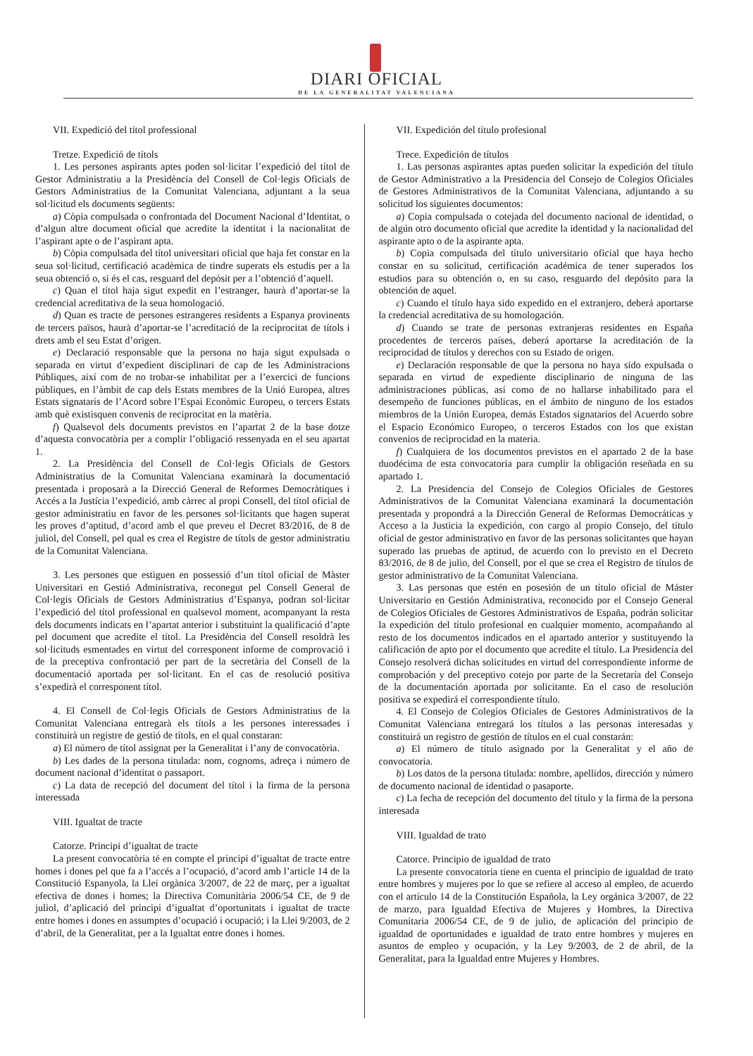DIARI OFICIAL
DE LA GENERALITAT VALENCIANA
VII. Expedició del títol professional
Tretze. Expedició de títols
1. Les persones aspirants aptes poden sol·licitar l’expedició del títol de Gestor Administratiu a la Presidència del Consell de Col·legis Oficials de Gestors Administratius de la Comunitat Valenciana, adjuntant a la seua sol·licitud els documents següents:
a) Còpia compulsada o confrontada del Document Nacional d’Identitat, o d’algun altre document oficial que acredite la identitat i la nacionalitat de l’aspirant apte o de l’aspirant apta.
b) Còpia compulsada del títol universitari oficial que haja fet constar en la seua sol·licitud, certificació acadèmica de tindre superats els estudis per a la seua obtenció o, si és el cas, resguard del depòsit per a l’obtenció d’aquell.
c) Quan el títol haja sigut expedit en l’estranger, haurà d’aportar-se la credencial acreditativa de la seua homologació.
d) Quan es tracte de persones estrangeres residents a Espanya provinents de tercers països, haurà d’aportar-se l’acreditació de la reciprocitat de títols i drets amb el seu Estat d’origen.
e) Declaració responsable que la persona no haja sigut expulsada o separada en virtut d’expedient disciplinari de cap de les Administracions Públiques, així com de no trobar-se inhabilitat per a l’exercici de funcions públiques, en l’àmbit de cap dels Estats membres de la Unió Europea, altres Estats signataris de l’Acord sobre l’Espai Econòmic Europeu, o tercers Estats amb què existisquen convenis de reciprocitat en la matèria.
f) Qualsevol dels documents previstos en l’apartat 2 de la base dotze d’aquesta convocatòria per a complir l’obligació ressenyada en el seu apartat 1.
2. La Presidència del Consell de Col·legis Oficials de Gestors Administratius de la Comunitat Valenciana examinarà la documentació presentada i proposarà a la Direcció General de Reformes Democràtiques i Accés a la Justícia l’expedició, amb càrrec al propi Consell, del títol oficial de gestor administratiu en favor de les persones sol·licitants que hagen superat les proves d’aptitud, d’acord amb el que preveu el Decret 83/2016, de 8 de juliol, del Consell, pel qual es crea el Registre de títols de gestor administratiu de la Comunitat Valenciana.
3. Les persones que estiguen en possessió d’un títol oficial de Màster Universitari en Gestió Administrativa, reconegut pel Consell General de Col·legis Oficials de Gestors Administratius d’Espanya, podran sol·licitar l’expedició del títol professional en qualsevol moment, acompanyant la resta dels documents indicats en l’apartat anterior i substituint la qualificació d’apte pel document que acredite el títol. La Presidència del Consell resoldrà les sol·licituds esmentades en virtut del corresponent informe de comprovació i de la preceptiva confrontació per part de la secretària del Consell de la documentació aportada per sol·licitant. En el cas de resolució positiva s’expedirà el corresponent títol.
4. El Consell de Col·legis Oficials de Gestors Administratius de la Comunitat Valenciana entregarà els títols a les persones interessades i constituirà un registre de gestió de títols, en el qual constaran:
a) El número de títol assignat per la Generalitat i l’any de convocatòria.
b) Les dades de la persona titulada: nom, cognoms, adreça i número de document nacional d’identitat o passaport.
c) La data de recepció del document del títol i la firma de la persona interessada
VIII. Igualtat de tracte
Catorze. Principi d’igualtat de tracte
La present convocatòria té en compte el principi d’igualtat de tracte entre homes i dones pel que fa a l’accés a l’ocupació, d’acord amb l’article 14 de la Constitució Espanyola, la Llei orgànica 3/2007, de 22 de març, per a igualtat efectiva de dones i homes; la Directiva Comunitària 2006/54 CE, de 9 de juliol, d’aplicació del principi d’igualtat d’oportunitats i igualtat de tracte entre homes i dones en assumptes d’ocupació i ocupació; i la Llei 9/2003, de 2 d’abril, de la Generalitat, per a la Igualtat entre dones i homes.
VII. Expedición del título profesional
Trece. Expedición de títulos
1. Las personas aspirantes aptas pueden solicitar la expedición del título de Gestor Administrativo a la Presidencia del Consejo de Colegios Oficiales de Gestores Administrativos de la Comunitat Valenciana, adjuntando a su solicitud los siguientes documentos:
a) Copia compulsada o cotejada del documento nacional de identidad, o de algún otro documento oficial que acredite la identidad y la nacionalidad del aspirante apto o de la aspirante apta.
b) Copia compulsada del título universitario oficial que haya hecho constar en su solicitud, certificación académica de tener superados los estudios para su obtención o, en su caso, resguardo del depósito para la obtención de aquel.
c) Cuando el título haya sido expedido en el extranjero, deberá aportarse la credencial acreditativa de su homologación.
d) Cuando se trate de personas extranjeras residentes en España procedentes de terceros países, deberá aportarse la acreditación de la reciprocidad de títulos y derechos con su Estado de origen.
e) Declaración responsable de que la persona no haya sido expulsada o separada en virtud de expediente disciplinario de ninguna de las administraciones públicas, así como de no hallarse inhabilitado para el desempeño de funciones públicas, en el ámbito de ninguno de los estados miembros de la Unión Europea, demás Estados signatarios del Acuerdo sobre el Espacio Económico Europeo, o terceros Estados con los que existan convenios de reciprocidad en la materia.
f) Cualquiera de los documentos previstos en el apartado 2 de la base duodécima de esta convocatoria para cumplir la obligación reseñada en su apartado 1.
2. La Presidencia del Consejo de Colegios Oficiales de Gestores Administrativos de la Comunitat Valenciana examinará la documentación presentada y propondrá a la Dirección General de Reformas Democráticas y Acceso a la Justicia la expedición, con cargo al propio Consejo, del título oficial de gestor administrativo en favor de las personas solicitantes que hayan superado las pruebas de aptitud, de acuerdo con lo previsto en el Decreto 83/2016, de 8 de julio, del Consell, por el que se crea el Registro de títulos de gestor administrativo de la Comunitat Valenciana.
3. Las personas que estén en posesión de un título oficial de Máster Universitario en Gestión Administrativa, reconocido por el Consejo General de Colegios Oficiales de Gestores Administrativos de España, podrán solicitar la expedición del título profesional en cualquier momento, acompañando al resto de los documentos indicados en el apartado anterior y sustituyendo la calificación de apto por el documento que acredite el título. La Presidencia del Consejo resolverá dichas solicitudes en virtud del correspondiente informe de comprobación y del preceptivo cotejo por parte de la Secretaría del Consejo de la documentación aportada por solicitante. En el caso de resolución positiva se expedirá el correspondiente título.
4. El Consejo de Colegios Oficiales de Gestores Administrativos de la Comunitat Valenciana entregará los títulos a las personas interesadas y constituirá un registro de gestión de títulos en el cual constarán:
a) El número de título asignado por la Generalitat y el año de convocatoria.
b) Los datos de la persona titulada: nombre, apellidos, dirección y número de documento nacional de identidad o pasaporte.
c) La fecha de recepción del documento del título y la firma de la persona interesada
VIII. Igualdad de trato
Catorce. Principio de igualdad de trato
La presente convocatoria tiene en cuenta el principio de igualdad de trato entre hombres y mujeres por lo que se refiere al acceso al empleo, de acuerdo con el artículo 14 de la Constitución Española, la Ley orgánica 3/2007, de 22 de marzo, para Igualdad Efectiva de Mujeres y Hombres, la Directiva Comunitaria 2006/54 CE, de 9 de julio, de aplicación del principio de igualdad de oportunidades e igualdad de trato entre hombres y mujeres en asuntos de empleo y ocupación, y la Ley 9/2003, de 2 de abril, de la Generalitat, para la Igualdad entre Mujeres y Hombres.